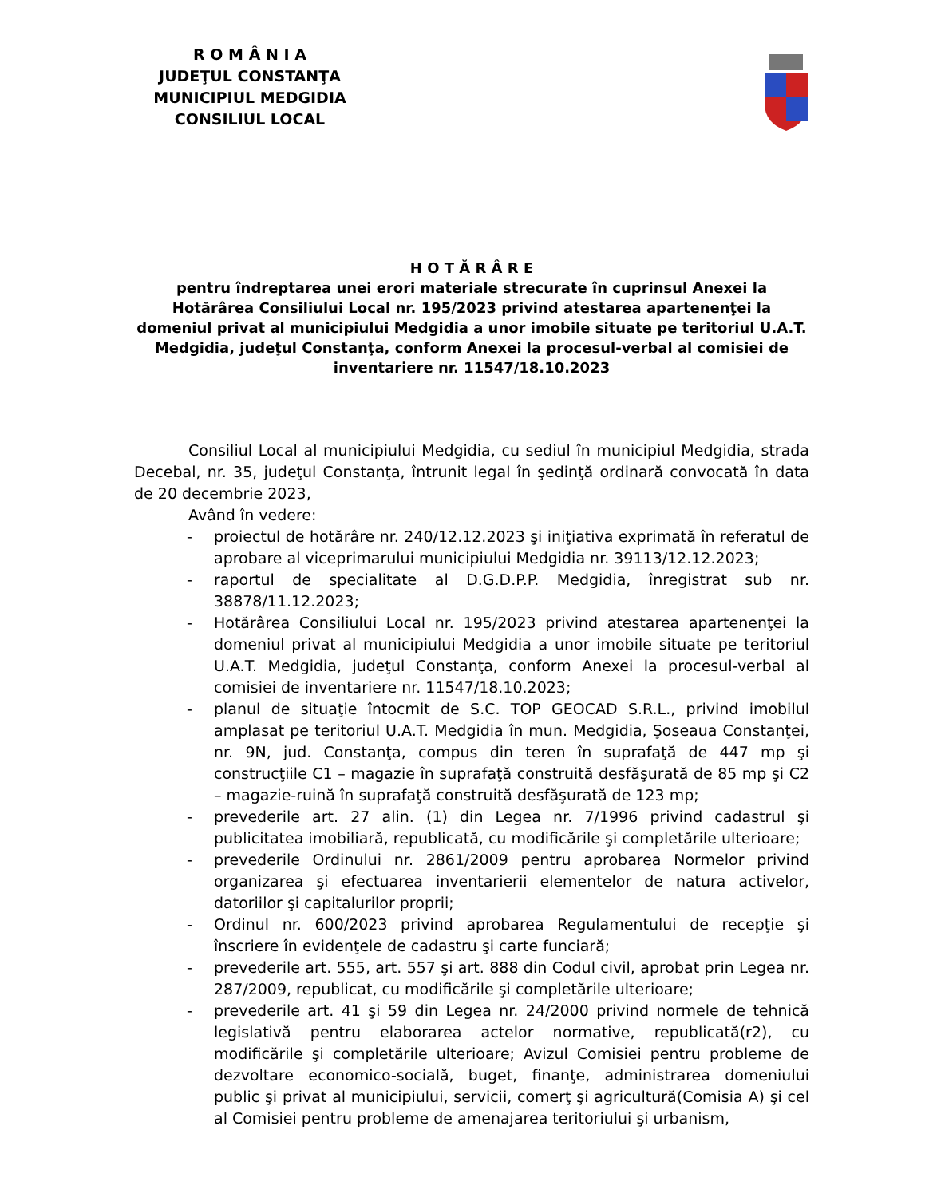R O M Â N I A
JUDEŢUL CONSTANŢA
MUNICIPIUL MEDGIDIA
CONSILIUL LOCAL
H O T Ă R Â R E
pentru îndreptarea unei erori materiale strecurate în cuprinsul Anexei la Hotărârea Consiliului Local nr. 195/2023 privind atestarea apartenenţei la domeniul privat al municipiului Medgidia a unor imobile situate pe teritoriul U.A.T. Medgidia, judeţul Constanţa, conform Anexei la procesul-verbal al comisiei de inventariere nr. 11547/18.10.2023
Consiliul Local al municipiului Medgidia, cu sediul în municipiul Medgidia, strada Decebal, nr. 35, judeţul Constanţa, întrunit legal în şedinţă ordinară convocată în data de 20 decembrie 2023,
Având în vedere:
- proiectul de hotărâre nr. 240/12.12.2023 şi iniţiativa exprimată în referatul de aprobare al viceprimarului municipiului Medgidia nr. 39113/12.12.2023;
- raportul de specialitate al D.G.D.P.P. Medgidia, înregistrat sub nr. 38878/11.12.2023;
- Hotărârea Consiliului Local nr. 195/2023 privind atestarea apartenenţei la domeniul privat al municipiului Medgidia a unor imobile situate pe teritoriul U.A.T. Medgidia, judeţul Constanţa, conform Anexei la procesul-verbal al comisiei de inventariere nr. 11547/18.10.2023;
- planul de situaţie întocmit de S.C. TOP GEOCAD S.R.L., privind imobilul amplasat pe teritoriul U.A.T. Medgidia în mun. Medgidia, Şoseaua Constanţei, nr. 9N, jud. Constanţa, compus din teren în suprafaţă de 447 mp şi construcţiile C1 – magazie în suprafaţă construită desfăşurată de 85 mp şi C2 – magazie-ruină în suprafaţă construită desfăşurată de 123 mp;
- prevederile art. 27 alin. (1) din Legea nr. 7/1996 privind cadastrul şi publicitatea imobiliară, republicată, cu modificările şi completările ulterioare;
- prevederile Ordinului nr. 2861/2009 pentru aprobarea Normelor privind organizarea şi efectuarea inventarierii elementelor de natura activelor, datoriilor şi capitalurilor proprii;
- Ordinul nr. 600/2023 privind aprobarea Regulamentului de recepţie şi înscriere în evidenţele de cadastru şi carte funciară;
- prevederile art. 555, art. 557 şi art. 888 din Codul civil, aprobat prin Legea nr. 287/2009, republicat, cu modificările şi completările ulterioare;
- prevederile art. 41 şi 59 din Legea nr. 24/2000 privind normele de tehnică legislativă pentru elaborarea actelor normative, republicată(r2), cu modificările şi completările ulterioare; Avizul Comisiei pentru probleme de dezvoltare economico-socială, buget, finanţe, administrarea domeniului public şi privat al municipiului, servicii, comerţ şi agricultură(Comisia A) şi cel al Comisiei pentru probleme de amenajarea teritoriului şi urbanism,